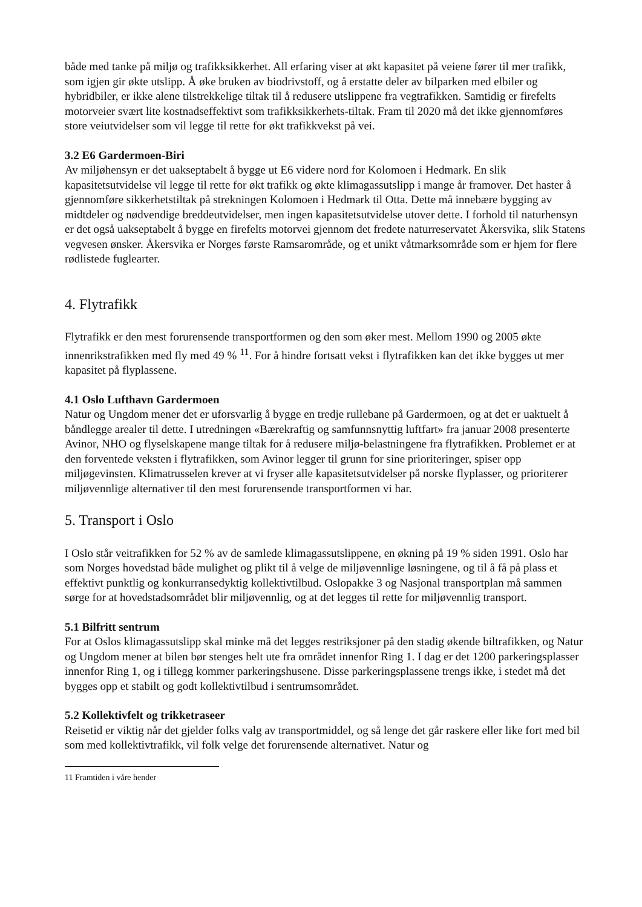både med tanke på miljø og trafikksikkerhet. All erfaring viser at økt kapasitet på veiene fører til mer trafikk, som igjen gir økte utslipp. Å øke bruken av biodrivstoff, og å erstatte deler av bilparken med elbiler og hybridbiler, er ikke alene tilstrekkelige tiltak til å redusere utslippene fra vegtrafikken. Samtidig er firefelts motorveier svært lite kostnadseffektivt som trafikksikkerhets-tiltak. Fram til 2020 må det ikke gjennomføres store veiutvidelser som vil legge til rette for økt trafikkvekst på vei.
3.2 E6 Gardermoen-Biri
Av miljøhensyn er det uakseptabelt å bygge ut E6 videre nord for Kolomoen i Hedmark. En slik kapasitetsutvidelse vil legge til rette for økt trafikk og økte klimagassutslipp i mange år framover. Det haster å gjennomføre sikkerhetstiltak på strekningen Kolomoen i Hedmark til Otta. Dette må innebære bygging av midtdeler og nødvendige breddeutvidelser, men ingen kapasitetsutvidelse utover dette. I forhold til naturhensyn er det også uakseptabelt å bygge en firefelts motorvei gjennom det fredete naturreservatet Åkersvika, slik Statens vegvesen ønsker. Åkersvika er Norges første Ramsarområde, og et unikt våtmarksområde som er hjem for flere rødlistede fuglearter.
4. Flytrafikk
Flytrafikk er den mest forurensende transportformen og den som øker mest. Mellom 1990 og 2005 økte innenrikstrafikken med fly med 49 % <sup>11</sup>. For å hindre fortsatt vekst i flytrafikken kan det ikke bygges ut mer kapasitet på flyplassene.
4.1 Oslo Lufthavn Gardermoen
Natur og Ungdom mener det er uforsvarlig å bygge en tredje rullebane på Gardermoen, og at det er uaktuelt å båndlegge arealer til dette. I utredningen «Bærekraftig og samfunnsnyttig luftfart» fra januar 2008 presenterte Avinor, NHO og flyselskapene mange tiltak for å redusere miljø-belastningene fra flytrafikken. Problemet er at den forventede veksten i flytrafikken, som Avinor legger til grunn for sine prioriteringer, spiser opp miljøgevinsten. Klimatrusselen krever at vi fryser alle kapasitetsutvidelser på norske flyplasser, og prioriterer miljøvennlige alternativer til den mest forurensende transportformen vi har.
5. Transport i Oslo
I Oslo står veitrafikken for 52 % av de samlede klimagassutslippene, en økning på 19 % siden 1991. Oslo har som Norges hovedstad både mulighet og plikt til å velge de miljøvennlige løsningene, og til å få på plass et effektivt punktlig og konkurransedyktig kollektivtilbud. Oslopakke 3 og Nasjonal transportplan må sammen sørge for at hovedstadsområdet blir miljøvennlig, og at det legges til rette for miljøvennlig transport.
5.1 Bilfritt sentrum
For at Oslos klimagassutslipp skal minke må det legges restriksjoner på den stadig økende biltrafikken, og Natur og Ungdom mener at bilen bør stenges helt ute fra området innenfor Ring 1. I dag er det 1200 parkeringsplasser innenfor Ring 1, og i tillegg kommer parkeringshusene. Disse parkeringsplassene trengs ikke, i stedet må det bygges opp et stabilt og godt kollektivtilbud i sentrumsområdet.
5.2 Kollektivfelt og trikketraseer
Reisetid er viktig når det gjelder folks valg av transportmiddel, og så lenge det går raskere eller like fort med bil som med kollektivtrafikk, vil folk velge det forurensende alternativet. Natur og
11 Framtiden i våre hender